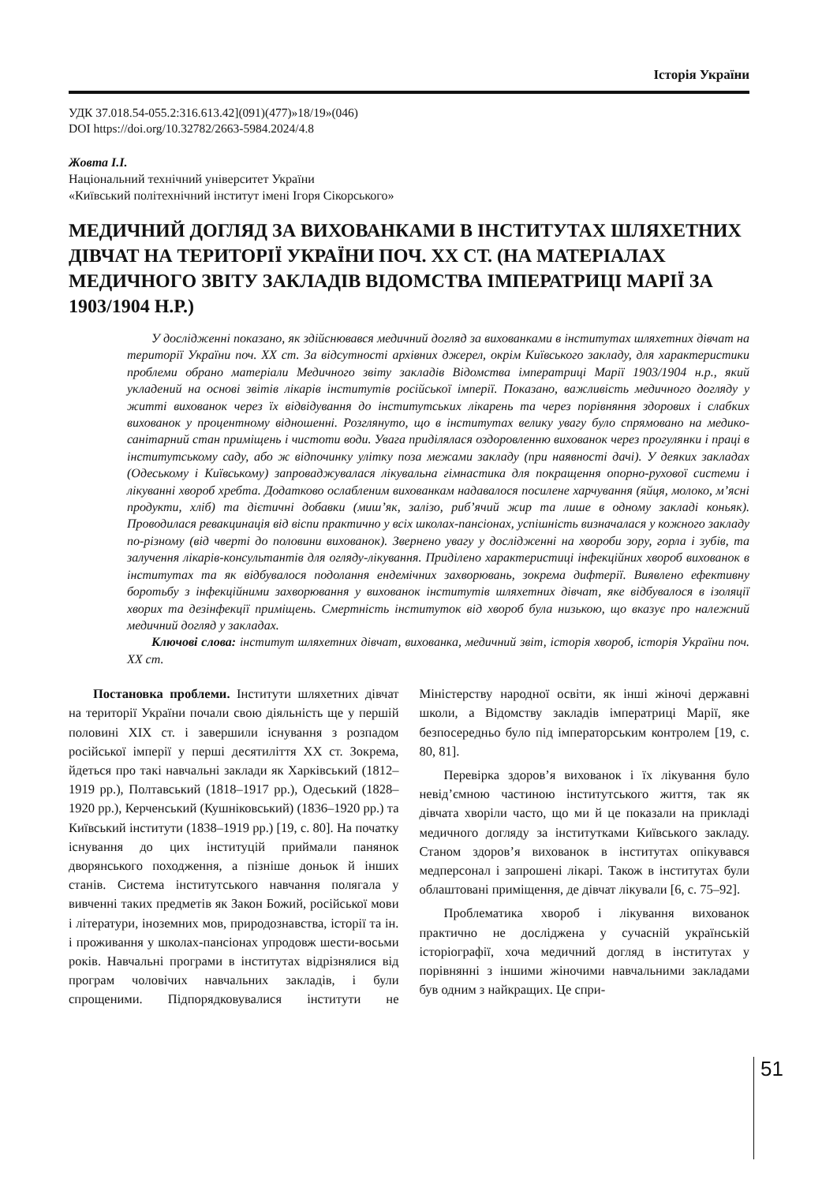Історія України
УДК 37.018.54-055.2:316.613.42](091)(477)»18/19»(046)
DOI https://doi.org/10.32782/2663-5984.2024/4.8
Жовта І.І.
Національний технічний університет України
«Київський політехнічний інститут імені Ігоря Сікорського»
МЕДИЧНИЙ ДОГЛЯД ЗА ВИХОВАНКАМИ В ІНСТИТУТАХ ШЛЯХЕТНИХ ДІВЧАТ НА ТЕРИТОРІЇ УКРАЇНИ ПОЧ. ХХ СТ. (НА МАТЕРІАЛАХ МЕДИЧНОГО ЗВІТУ ЗАКЛАДІВ ВІДОМСТВА ІМПЕРАТРИЦІ МАРІЇ ЗА 1903/1904 Н.Р.)
У дослідженні показано, як здійснювався медичний догляд за вихованками в інститутах шляхетних дівчат на території України поч. ХХ ст. За відсутності архівних джерел, окрім Київського закладу, для характеристики проблеми обрано матеріали Медичного звіту закладів Відомства імператриці Марії 1903/1904 н.р., який укладений на основі звітів лікарів інститутів російської імперії. Показано, важливість медичного догляду у житті вихованок через їх відвідування до інститутських лікарень та через порівняння здорових і слабких вихованок у процентному відношенні. Розглянуто, що в інститутах велику увагу було спрямовано на медико-санітарний стан приміщень і чистоти води. Увага приділялася оздоровленню вихованок через прогулянки і праці в інститутському саду, або ж відпочинку улітку поза межами закладу (при наявності дачі). У деяких закладах (Одеському і Київському) запроваджувалася лікувальна гімнастика для покращення опорно-рухової системи і лікуванні хвороб хребта. Додатково ослабленим вихованкам надавалося посилене харчування (яйця, молоко, м’ясні продукти, хліб) та дієтичні добавки (миш’як, залізо, риб’ячий жир та лише в одному закладі коньяк). Проводилася ревакцинація від віспи практично у всіх школах-пансіонах, успішність визначалася у кожного закладу по-різному (від чверті до половини вихованок). Звернено увагу у дослідженні на хвороби зору, горла і зубів, та залучення лікарів-консультантів для огляду-лікування. Приділено характеристиці інфекційних хвороб вихованок в інститутах та як відбувалося подолання ендемічних захворювань, зокрема дифтерії. Виявлено ефективну боротьбу з інфекційними захворювання у вихованок інститутів шляхетних дівчат, яке відбувалося в ізоляції хворих та дезінфекції приміщень. Смертність інституток від хвороб була низькою, що вказує про належний медичний догляд у закладах.
Ключові слова: інститут шляхетних дівчат, вихованка, медичний звіт, історія хвороб, історія України поч. ХХ ст.
Постановка проблеми. Інститути шляхетних дівчат на території України почали свою діяльність ще у першій половині ХІХ ст. і завершили існування з розпадом російської імперії у перші десятиліття ХХ ст. Зокрема, йдеться про такі навчальні заклади як Харківський (1812–1919 рр.), Полтавський (1818–1917 рр.), Одеський (1828–1920 рр.), Керченський (Кушніковський) (1836–1920 рр.) та Київський інститути (1838–1919 рр.) [19, с. 80]. На початку існування до цих інституцій приймали панянок дворянського походження, а пізніше доньок й інших станів. Система інститутського навчання полягала у вивченні таких предметів як Закон Божий, російської мови і літератури, іноземних мов, природознавства, історії та ін. і проживання у школах-пансіонах упродовж шести-восьми років. Навчальні програми в інститутах відрізнялися від програм чоловічих навчальних закладів, і були спрощеними. Підпорядковувалися інститути не Міністерству народної освіти, як інші жіночі державні школи, а Відомству закладів імператриці Марії, яке безпосередньо було під імператорським контролем [19, с. 80, 81].
Перевірка здоров’я вихованок і їх лікування було невід’ємною частиною інститутського життя, так як дівчата хворіли часто, що ми й це показали на прикладі медичного догляду за інститутками Київського закладу. Станом здоров’я вихованок в інститутах опікувався медперсонал і запрошені лікарі. Також в інститутах були облаштовані приміщення, де дівчат лікували [6, с. 75–92].
Проблематика хвороб і лікування вихованок практично не досліджена у сучасній українській історіографії, хоча медичний догляд в інститутах у порівнянні з іншими жіночими навчальними закладами був одним з найкращих. Це спри-
51